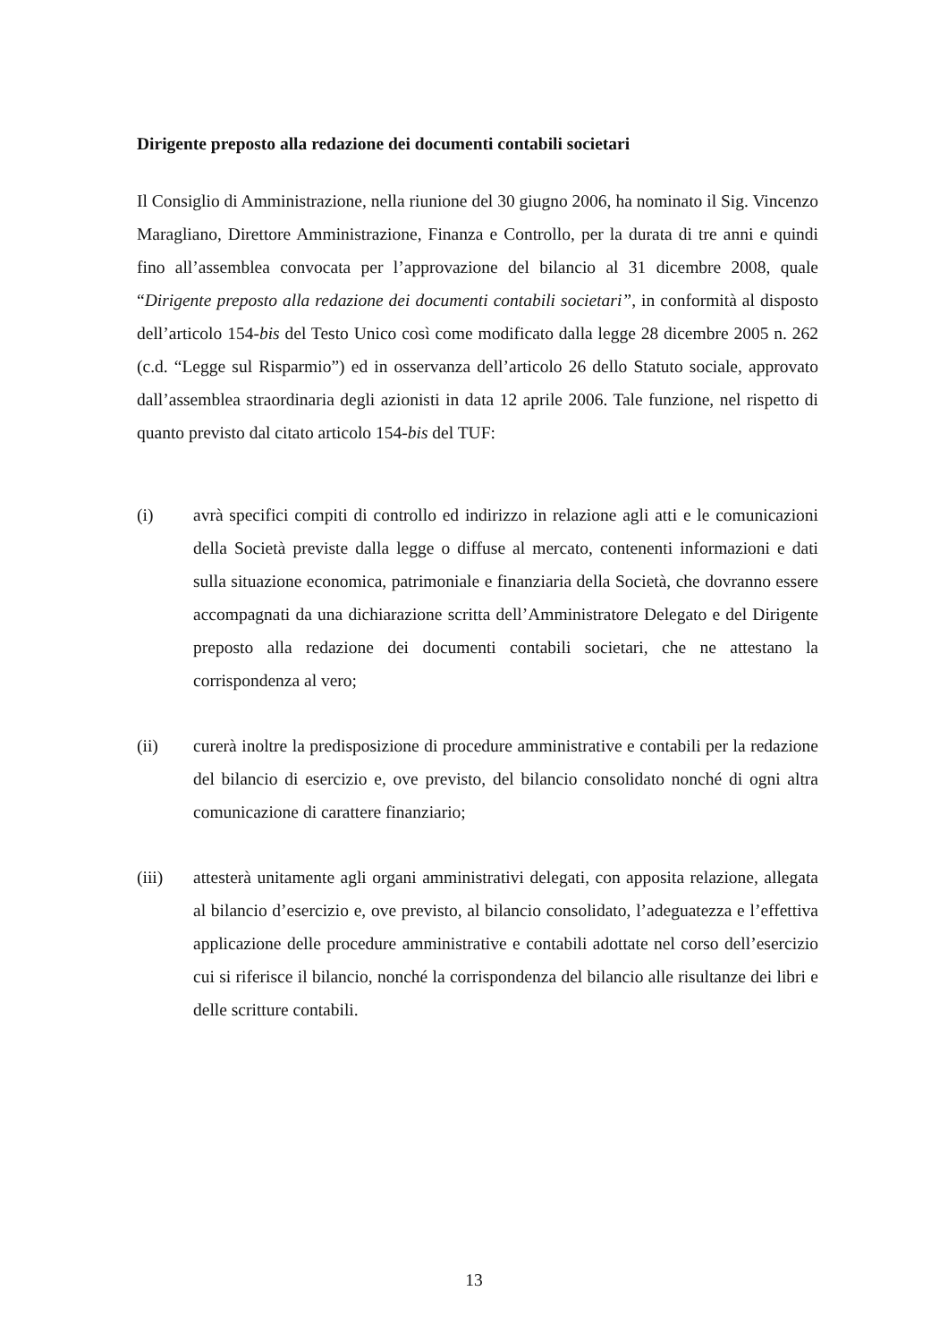Dirigente preposto alla redazione dei documenti contabili societari
Il Consiglio di Amministrazione, nella riunione del 30 giugno 2006, ha nominato il Sig. Vincenzo Maragliano, Direttore Amministrazione, Finanza e Controllo, per la durata di tre anni e quindi fino all’assemblea convocata per l’approvazione del bilancio al 31 dicembre 2008, quale “Dirigente preposto alla redazione dei documenti contabili societari”, in conformità al disposto dell’articolo 154-bis del Testo Unico così come modificato dalla legge 28 dicembre 2005 n. 262 (c.d. “Legge sul Risparmio”) ed in osservanza dell’articolo 26 dello Statuto sociale, approvato dall’assemblea straordinaria degli azionisti in data 12 aprile 2006. Tale funzione, nel rispetto di quanto previsto dal citato articolo 154-bis del TUF:
(i) avrà specifici compiti di controllo ed indirizzo in relazione agli atti e le comunicazioni della Società previste dalla legge o diffuse al mercato, contenenti informazioni e dati sulla situazione economica, patrimoniale e finanziaria della Società, che dovranno essere accompagnati da una dichiarazione scritta dell’Amministratore Delegato e del Dirigente preposto alla redazione dei documenti contabili societari, che ne attestano la corrispondenza al vero;
(ii) curerà inoltre la predisposizione di procedure amministrative e contabili per la redazione del bilancio di esercizio e, ove previsto, del bilancio consolidato nonché di ogni altra comunicazione di carattere finanziario;
(iii) attesterà unitamente agli organi amministrativi delegati, con apposita relazione, allegata al bilancio d’esercizio e, ove previsto, al bilancio consolidato, l’adeguatezza e l’effettiva applicazione delle procedure amministrative e contabili adottate nel corso dell’esercizio cui si riferisce il bilancio, nonché la corrispondenza del bilancio alle risultanze dei libri e delle scritture contabili.
13